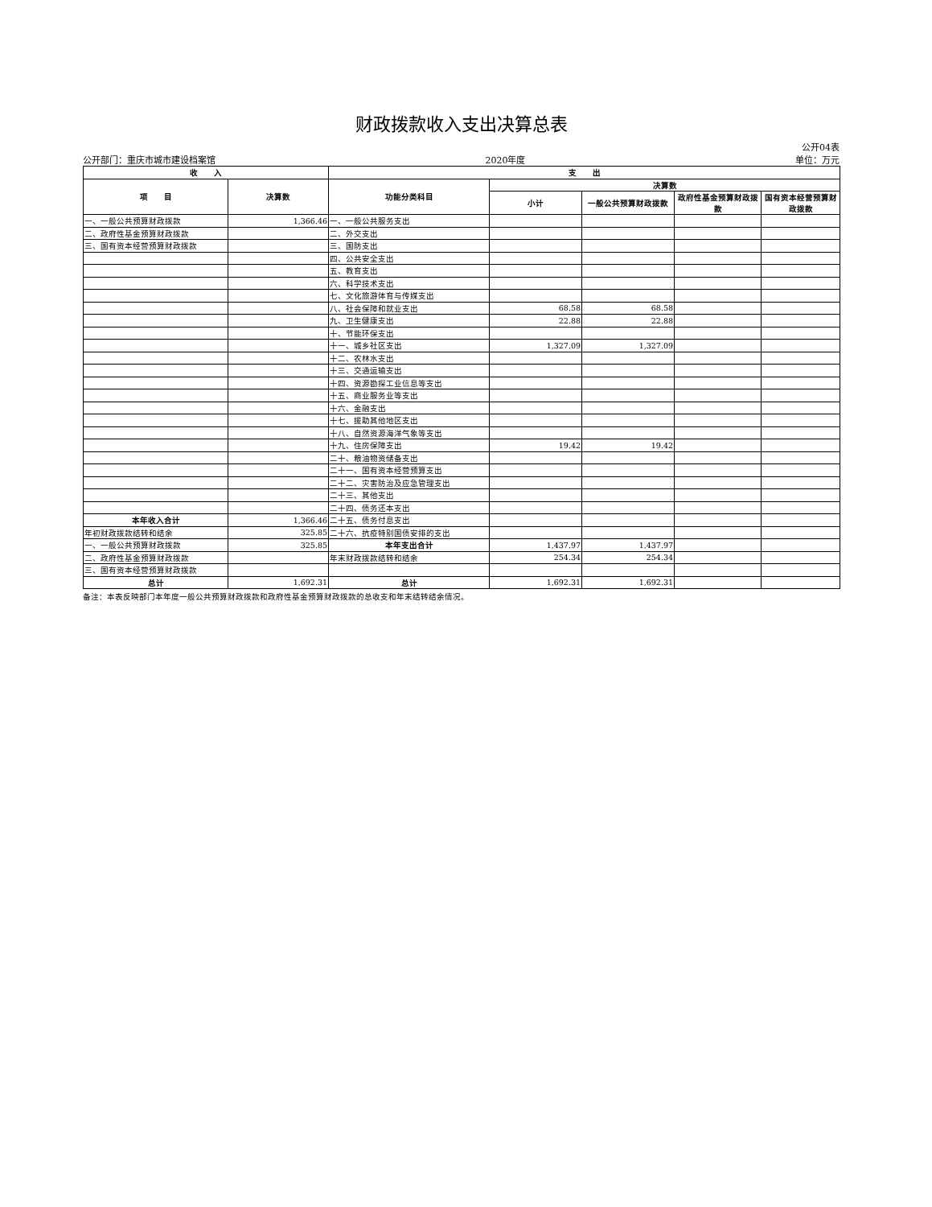财政拨款收入支出决算总表
公开04表
公开部门：重庆市城市建设档案馆 2020年度 单位：万元
| 收 入 | | 支 出 | | | | |
| --- | --- | --- | --- | --- | --- | --- |
| 项 目 | 决算数 | 功能分类科目 | 决算数 | | | |
| | | | 小计 | 一般公共预算财政拨款 | 政府性基金预算财政拨款 | 国有资本经营预算财政拨款 |
| 一、一般公共预算财政拨款 | 1,366.46 | 一、一般公共服务支出 | | | | |
| 二、政府性基金预算财政拨款 | | 二、外交支出 | | | | |
| 三、国有资本经营预算财政拨款 | | 三、国防支出 | | | | |
| | | 四、公共安全支出 | | | | |
| | | 五、教育支出 | | | | |
| | | 六、科学技术支出 | | | | |
| | | 七、文化旅游体育与传媒支出 | | | | |
| | | 八、社会保障和就业支出 | 68.58 | 68.58 | | |
| | | 九、卫生健康支出 | 22.88 | 22.88 | | |
| | | 十、节能环保支出 | | | | |
| | | 十一、城乡社区支出 | 1,327.09 | 1,327.09 | | |
| | | 十二、农林水支出 | | | | |
| | | 十三、交通运输支出 | | | | |
| | | 十四、资源勘探工业信息等支出 | | | | |
| | | 十五、商业服务业等支出 | | | | |
| | | 十六、金融支出 | | | | |
| | | 十七、援助其他地区支出 | | | | |
| | | 十八、自然资源海洋气象等支出 | | | | |
| | | 十九、住房保障支出 | 19.42 | 19.42 | | |
| | | 二十、粮油物资储备支出 | | | | |
| | | 二十一、国有资本经营预算支出 | | | | |
| | | 二十二、灾害防治及应急管理支出 | | | | |
| | | 二十三、其他支出 | | | | |
| | | 二十四、债务还本支出 | | | | |
| 本年收入合计 | 1,366.46 | 二十五、债务付息支出 | | | | |
| 年初财政拨款结转和结余 | 325.85 | 二十六、抗疫特别国债安排的支出 | | | | |
| 一、一般公共预算财政拨款 | 325.85 | 本年支出合计 | 1,437.97 | 1,437.97 | | |
| 二、政府性基金预算财政拨款 | | 年末财政拨款结转和结余 | 254.34 | 254.34 | | |
| 三、国有资本经营预算财政拨款 | | | | | | |
| 总计 | 1,692.31 | 总计 | 1,692.31 | 1,692.31 | | |
备注：本表反映部门本年度一般公共预算财政拨款和政府性基金预算财政拨款的总收支和年末结转结余情况。